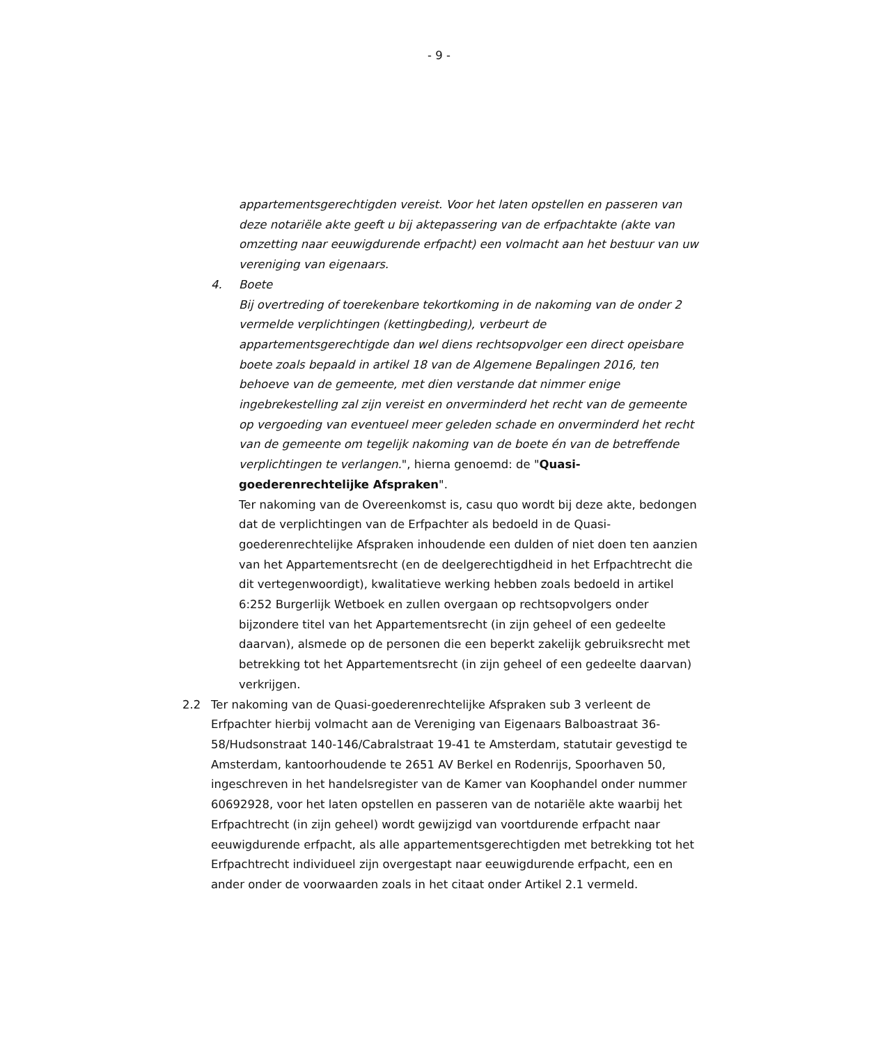- 9 -
appartementsgerechtigden vereist. Voor het laten opstellen en passeren van deze notariële akte geeft u bij aktepassering van de erfpachtakte (akte van omzetting naar eeuwigdurende erfpacht) een volmacht aan het bestuur van uw vereniging van eigenaars.
4. Boete
Bij overtreding of toerekenbare tekortkoming in de nakoming van de onder 2 vermelde verplichtingen (kettingbeding), verbeurt de appartementsgerechtigde dan wel diens rechtsopvolger een direct opeisbare boete zoals bepaald in artikel 18 van de Algemene Bepalingen 2016, ten behoeve van de gemeente, met dien verstande dat nimmer enige ingebrekestelling zal zijn vereist en onverminderd het recht van de gemeente op vergoeding van eventueel meer geleden schade en onverminderd het recht van de gemeente om tegelijk nakoming van de boete én van de betreffende verplichtingen te verlangen.", hierna genoemd: de "Quasi-goederenrechtelijke Afspraken".
Ter nakoming van de Overeenkomst is, casu quo wordt bij deze akte, bedongen dat de verplichtingen van de Erfpachter als bedoeld in de Quasi- goederenrechtelijke Afspraken inhoudende een dulden of niet doen ten aanzien van het Appartementsrecht (en de deelgerechtigdheid in het Erfpachtrecht die dit vertegenwoordigt), kwalitatieve werking hebben zoals bedoeld in artikel 6:252 Burgerlijk Wetboek en zullen overgaan op rechtsopvolgers onder bijzondere titel van het Appartementsrecht (in zijn geheel of een gedeelte daarvan), alsmede op de personen die een beperkt zakelijk gebruiksrecht met betrekking tot het Appartementsrecht (in zijn geheel of een gedeelte daarvan) verkrijgen.
2.2 Ter nakoming van de Quasi-goederenrechtelijke Afspraken sub 3 verleent de Erfpachter hierbij volmacht aan de Vereniging van Eigenaars Balboastraat 36-58/Hudsonstraat 140-146/Cabralstraat 19-41 te Amsterdam, statutair gevestigd te Amsterdam, kantoorhoudende te 2651 AV Berkel en Rodenrijs, Spoorhaven 50, ingeschreven in het handelsregister van de Kamer van Koophandel onder nummer 60692928, voor het laten opstellen en passeren van de notariële akte waarbij het Erfpachtrecht (in zijn geheel) wordt gewijzigd van voortdurende erfpacht naar eeuwigdurende erfpacht, als alle appartementsgerechtigden met betrekking tot het Erfpachtrecht individueel zijn overgestapt naar eeuwigdurende erfpacht, een en ander onder de voorwaarden zoals in het citaat onder Artikel 2.1 vermeld.